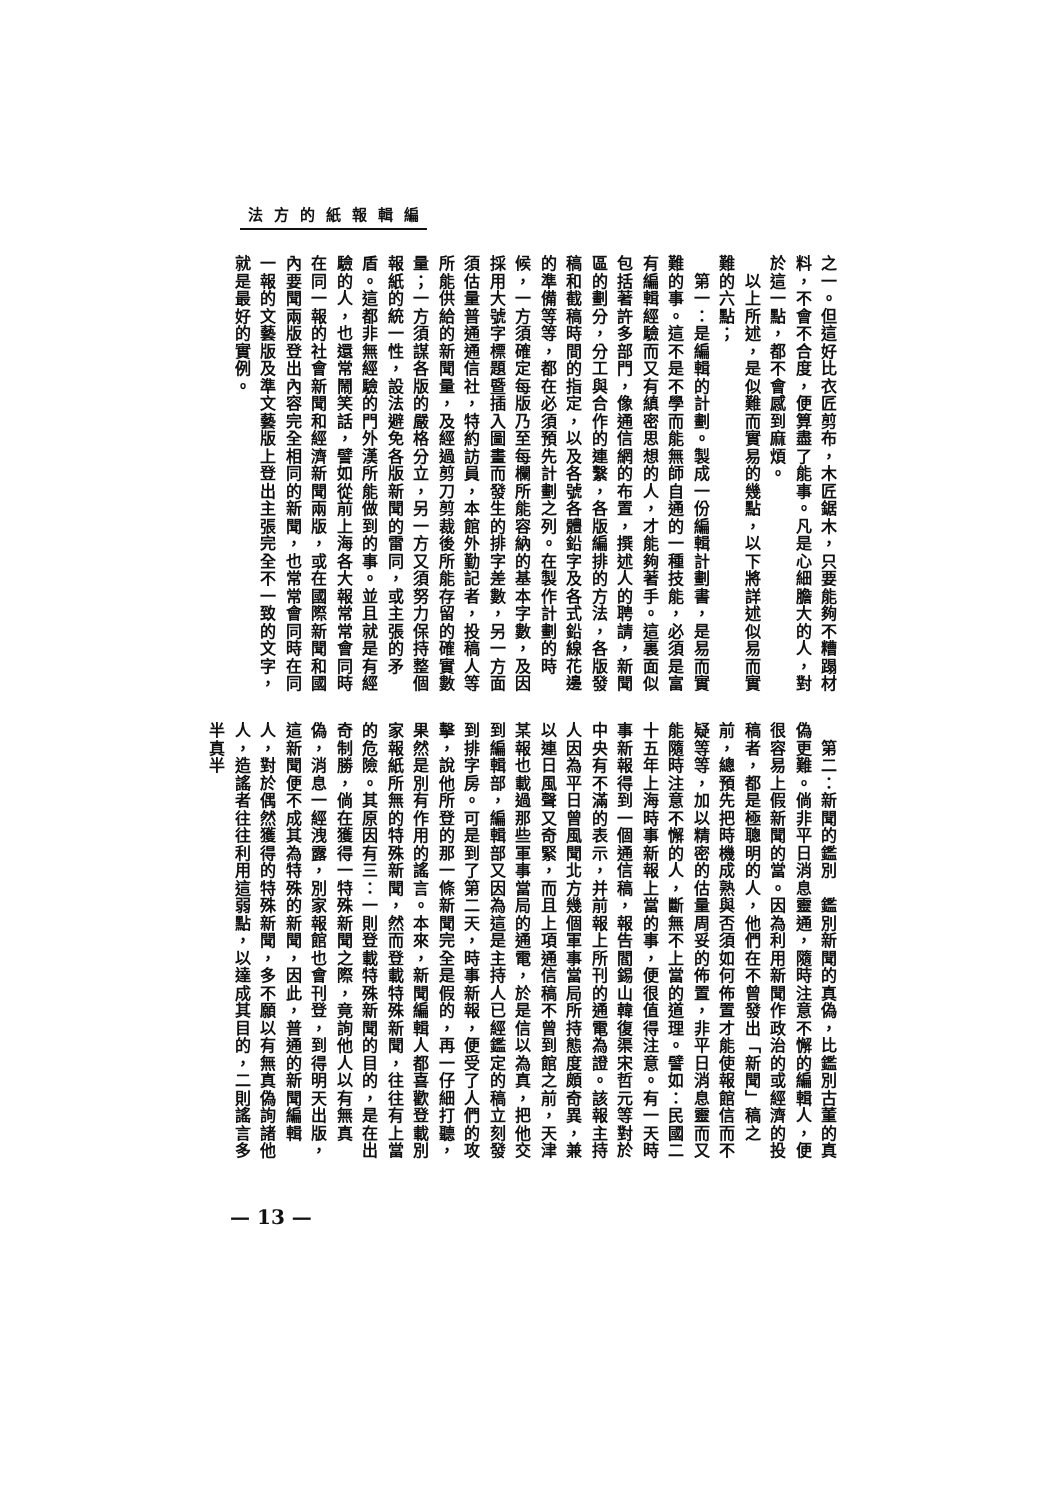編輯報紙的方法
之一。但這好比衣匠剪布，木匠鋸木，只要能夠不糟蹋材料，不會不合度，便算盡了能事。凡是心細膽大的人，對於這一點，都不會感到麻煩。
　以上所述，是似難而實易的幾點，以下將詳述似易而實難的六點；
　第一：是編輯的計劃。製成一份編輯計劃書，是易而實難的事。這不是不學而能無師自通的一種技能，必須是富有編輯經驗而又有縝密思想的人，才能夠著手。這裏面似包括著許多部門，像通信網的布置，撰述人的聘請，新聞區的劃分，分工與合作的連繫，各版編排的方法，各版發稿和截稿時間的指定，以及各號各體鉛字及各式鉛線花邊的準備等等，都在必須預先計劃之列。在製作計劃的時候，一方須確定每版乃至每欄所能容納的基本字數，及因採用大號字標題暨插入圖畫而發生的排字差數，另一方面須估量普通通信社，特約訪員，本館外勤記者，投稿人等所能供給的新聞量，及經過剪刀剪裁後所能存留的確實數量；一方須謀各版的嚴格分立，另一方又須努力保持整個報紙的統一性，設法避免各版新聞的雷同，或主張的矛盾。這都非無經驗的門外漢所能做到的事。並且就是有經驗的人，也還常鬧笑話，譬如從前上海各大報常常會同時在同一報的社會新聞和經濟新聞兩版，或在國際新聞和國內要聞兩版登出內容完全相同的新聞，也常常會同時在同一報的文藝版及準文藝版上登出主張完全不一致的文字，就是最好的實例。
　第二：新聞的鑑別　鑑別新聞的真偽，比鑑別古董的真偽更難。倘非平日消息靈通，隨時注意不懈的編輯人，便很容易上假新聞的當。因為利用新聞作政治的或經濟的投稿者，都是極聰明的人，他們在不曾發出「新聞」稿之前，總預先把時機成熟與否須如何佈置才能使報館信而不疑等等，加以精密的估量周妥的佈置，非平日消息靈而又能隨時注意不懈的人，斷無不上當的道理。譬如：民國二十五年上海時事新報上當的事，便很值得注意。有一天時事新報得到一個通信稿，報告閻錫山韓復渠宋哲元等對於中央有不滿的表示，并前報上所刊的通電為證。該報主持人因為平日曾風聞北方幾個軍事當局所持態度頗奇異，兼以連日風聲又奇緊，而且上項通信稿不曾到館之前，天津某報也載過那些軍事當局的通電，於是信以為真，把他交到編輯部，編輯部又因為這是主持人已經鑑定的稿立刻發到排字房。可是到了第二天，時事新報，便受了人們的攻擊，說他所登的那一條新聞完全是假的，再一仔細打聽，果然是別有作用的謠言。本來，新聞編輯人都喜歡登載別家報紙所無的特殊新聞，然而登載特殊新聞，往往有上當的危險。其原因有三：一則登載特殊新聞的目的，是在出奇制勝，倘在獲得一特殊新聞之際，竟詢他人以有無真偽，消息一經洩露，別家報館也會刊登，到得明天出版，這新聞便不成其為特殊的新聞，因此，普通的新聞編輯人，對於偶然獲得的特殊新聞，多不願以有無真偽詢諸他人，造謠者往往利用這弱點，以達成其目的，二則謠言多半真半
— 13 —